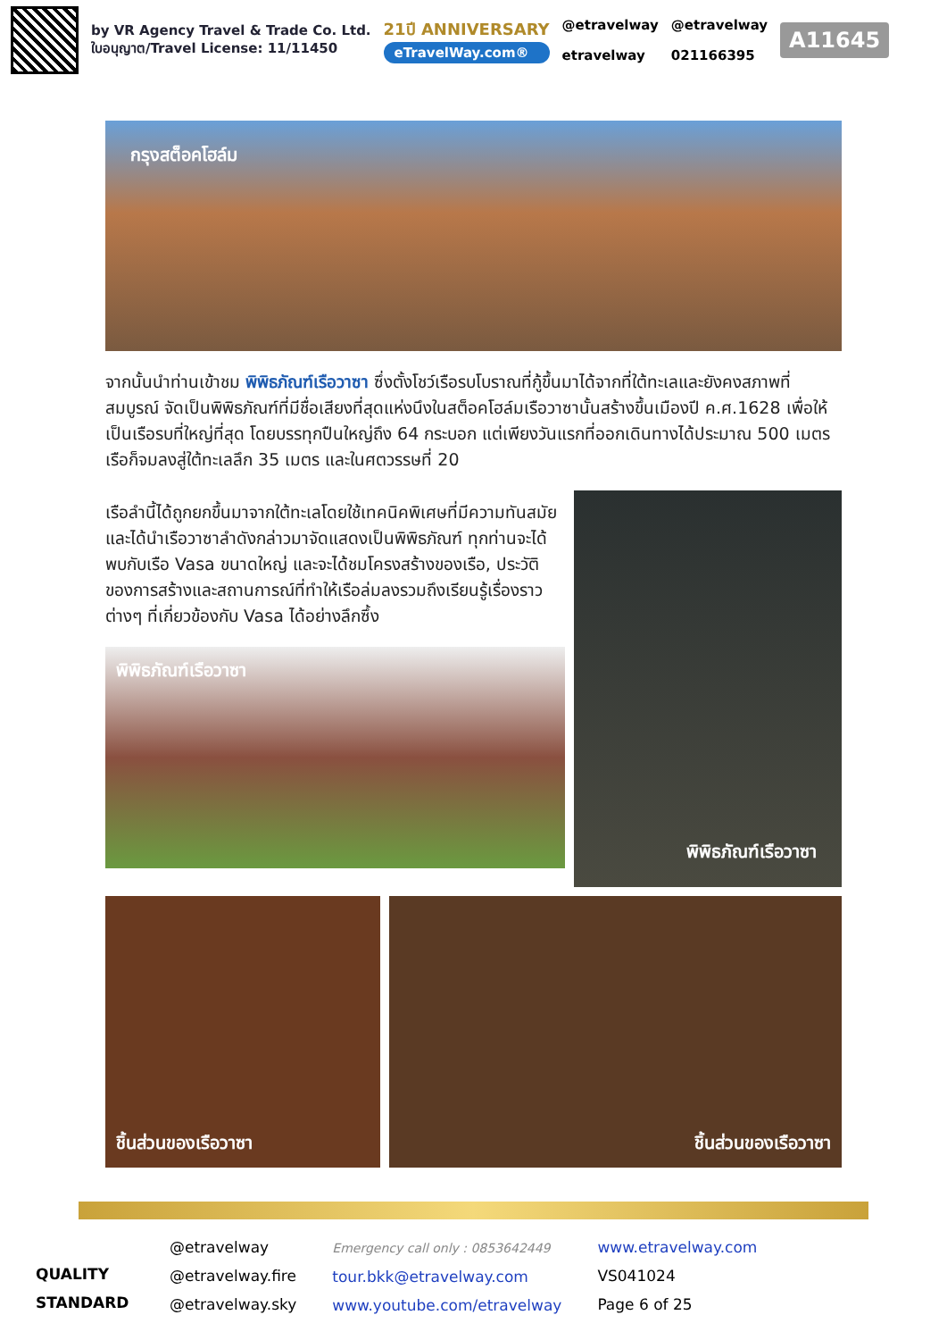by VR Agency Travel & Trade Co. Ltd.
ใบอนุญาต/Travel License: 11/11450
21ปี ANNIVERSARY
eTravelWay.com®
@etravelway
etravelway
@etravelway
021166395
A11645
กรุงสต็อคโฮล์ม
จากนั้นนำท่านเข้าชม พิพิธภัณฑ์เรือวาซา ซึ่งตั้งโชว์เรือรบโบราณที่กู้ขึ้นมาได้จากที่ใต้ทะเลและยังคงสภาพที่สมบูรณ์ จัดเป็นพิพิธภัณฑ์ที่มีชื่อเสียงที่สุดแห่งนึงในสต็อคโฮล์มเรือวาซานั้นสร้างขึ้นเมืองปี ค.ศ.1628 เพื่อให้เป็นเรือรบที่ใหญ่ที่สุด โดยบรรทุกปืนใหญ่ถึง 64 กระบอก แต่เพียงวันแรกที่ออกเดินทางได้ประมาณ 500 เมตร เรือก็จมลงสู่ใต้ทะเลลึก 35 เมตร และในศตวรรษที่ 20
เรือลำนี้ได้ถูกยกขึ้นมาจากใต้ทะเลโดยใช้เทคนิคพิเศษที่มีความทันสมัย และได้นำเรือวาซาลำดังกล่าวมาจัดแสดงเป็นพิพิธภัณฑ์ ทุกท่านจะได้พบกับเรือ Vasa ขนาดใหญ่ และจะได้ชมโครงสร้างของเรือ, ประวัติของการสร้างและสถานการณ์ที่ทำให้เรือล่มลงรวมถึงเรียนรู้เรื่องราวต่างๆ ที่เกี่ยวข้องกับ Vasa ได้อย่างลึกซึ้ง
พิพิธภัณฑ์เรือวาซา
พิพิธภัณฑ์เรือวาซา
ชิ้นส่วนของเรือวาซา ชิ้นส่วนของเรือวาซา
QUALITY STANDARD
@etravelway
@etravelway.fire
@etravelway.sky
Emergency call only : 0853642449
tour.bkk@etravelway.com
www.youtube.com/etravelway
www.etravelway.com
VS041024
Page 6 of 25